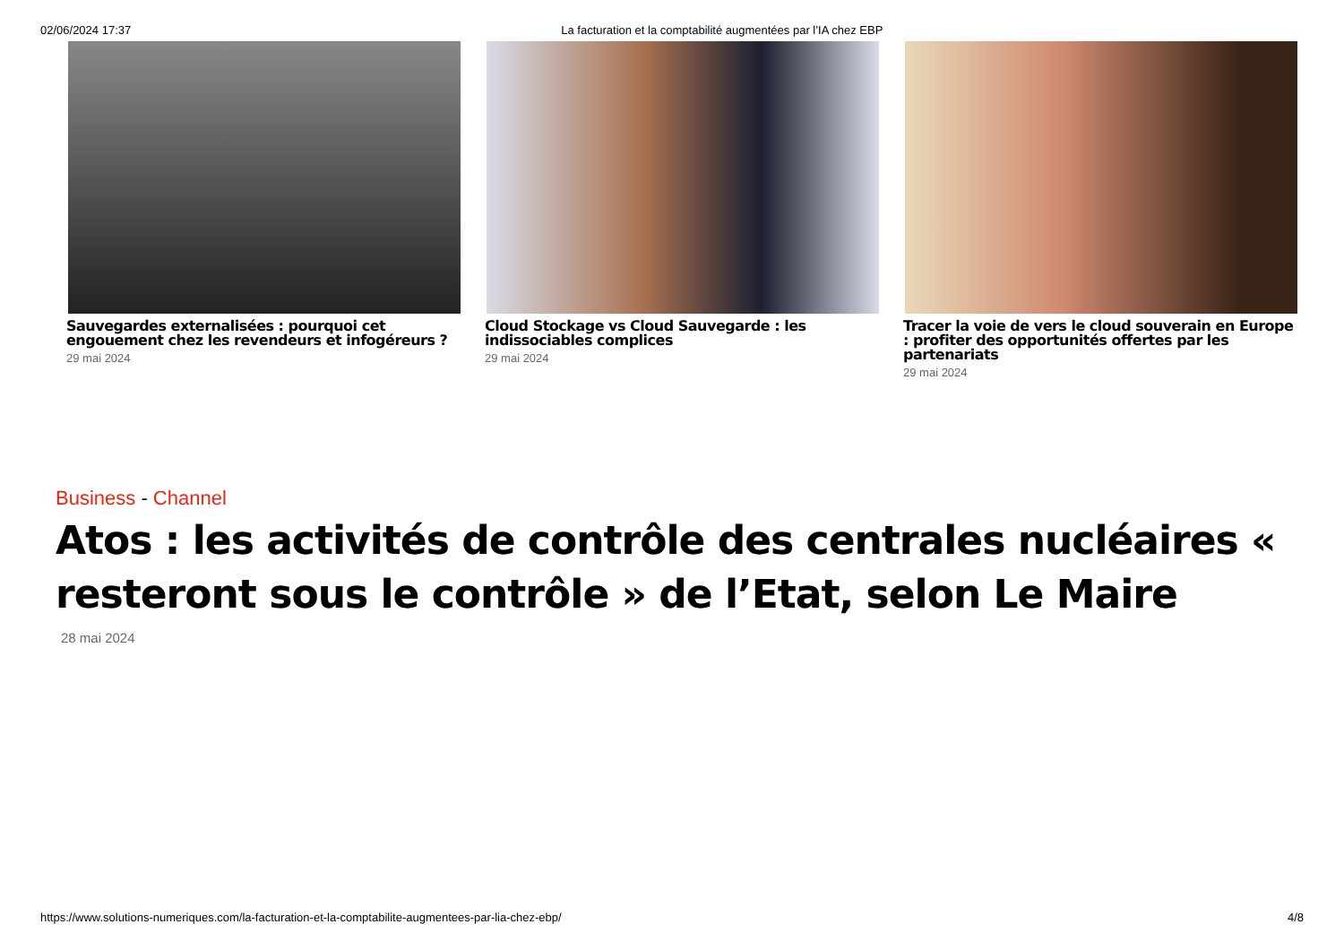02/06/2024 17:37 La facturation et la comptabilité augmentées par l’IA chez EBP
Sauvegardes externalisées : pourquoi cet engouement chez les revendeurs et infogéreurs ?
29 mai 2024
Cloud Stockage vs Cloud Sauvegarde : les indissociables complices
29 mai 2024
Tracer la voie de vers le cloud souverain en Europe : profiter des opportunités offertes par les partenariats
29 mai 2024
Business - Channel
Atos : les activités de contrôle des centrales nucléaires « resteront sous le contrôle » de l’Etat, selon Le Maire
28 mai 2024
https://www.solutions-numeriques.com/la-facturation-et-la-comptabilite-augmentees-par-lia-chez-ebp/
4/8